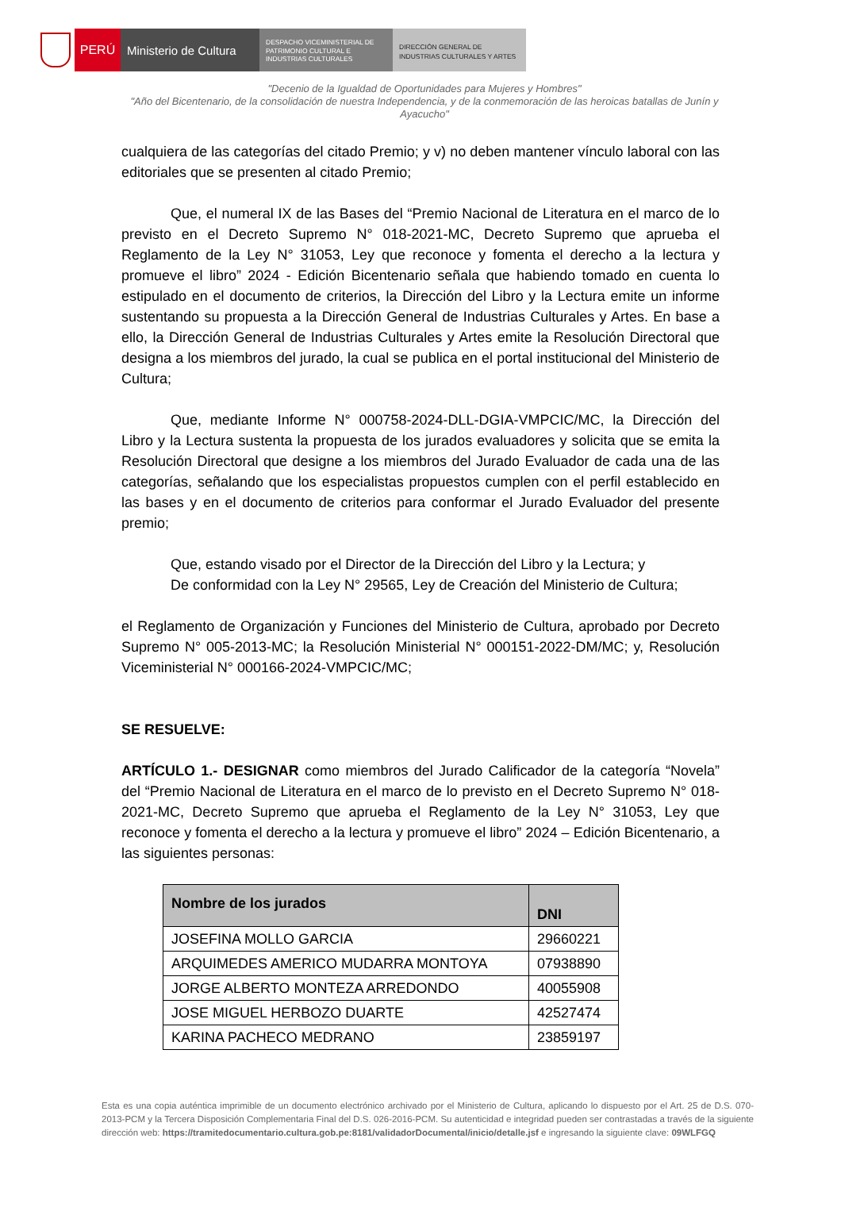PERÚ Ministerio de Cultura
DESPACHO VICEMINISTERIAL DE
PATRIMONIO CULTURAL E
INDUSTRIAS CULTURALES
DIRECCIÓN GENERAL DE
INDUSTRIAS CULTURALES Y ARTES
"Decenio de la Igualdad de Oportunidades para Mujeres y Hombres"
"Año del Bicentenario, de la consolidación de nuestra Independencia, y de la conmemoración de las heroicas batallas de Junín y Ayacucho"
cualquiera de las categorías del citado Premio; y v) no deben mantener vínculo laboral con las editoriales que se presenten al citado Premio;
Que, el numeral IX de las Bases del “Premio Nacional de Literatura en el marco de lo previsto en el Decreto Supremo N° 018-2021-MC, Decreto Supremo que aprueba el Reglamento de la Ley N° 31053, Ley que reconoce y fomenta el derecho a la lectura y promueve el libro” 2024 - Edición Bicentenario señala que habiendo tomado en cuenta lo estipulado en el documento de criterios, la Dirección del Libro y la Lectura emite un informe sustentando su propuesta a la Dirección General de Industrias Culturales y Artes. En base a ello, la Dirección General de Industrias Culturales y Artes emite la Resolución Directoral que designa a los miembros del jurado, la cual se publica en el portal institucional del Ministerio de Cultura;
Que, mediante Informe N° 000758-2024-DLL-DGIA-VMPCIC/MC, la Dirección del Libro y la Lectura sustenta la propuesta de los jurados evaluadores y solicita que se emita la Resolución Directoral que designe a los miembros del Jurado Evaluador de cada una de las categorías, señalando que los especialistas propuestos cumplen con el perfil establecido en las bases y en el documento de criterios para conformar el Jurado Evaluador del presente premio;
Que, estando visado por el Director de la Dirección del Libro y la Lectura; y
De conformidad con la Ley N° 29565, Ley de Creación del Ministerio de Cultura;
el Reglamento de Organización y Funciones del Ministerio de Cultura, aprobado por Decreto Supremo N° 005-2013-MC; la Resolución Ministerial N° 000151-2022-DM/MC; y, Resolución Viceministerial N° 000166-2024-VMPCIC/MC;
SE RESUELVE:
ARTÍCULO 1.- DESIGNAR como miembros del Jurado Calificador de la categoría “Novela” del “Premio Nacional de Literatura en el marco de lo previsto en el Decreto Supremo N° 018-2021-MC, Decreto Supremo que aprueba el Reglamento de la Ley N° 31053, Ley que reconoce y fomenta el derecho a la lectura y promueve el libro” 2024 – Edición Bicentenario, a las siguientes personas:
| Nombre de los jurados | DNI |
| --- | --- |
| JOSEFINA MOLLO GARCIA | 29660221 |
| ARQUIMEDES AMERICO MUDARRA MONTOYA | 07938890 |
| JORGE ALBERTO MONTEZA ARREDONDO | 40055908 |
| JOSE MIGUEL HERBOZO DUARTE | 42527474 |
| KARINA PACHECO MEDRANO | 23859197 |
Esta es una copia auténtica imprimible de un documento electrónico archivado por el Ministerio de Cultura, aplicando lo dispuesto por el Art. 25 de D.S. 070-2013-PCM y la Tercera Disposición Complementaria Final del D.S. 026-2016-PCM. Su autenticidad e integridad pueden ser contrastadas a través de la siguiente dirección web: https://tramitedocumentario.cultura.gob.pe:8181/validadorDocumental/inicio/detalle.jsf e ingresando la siguiente clave: 09WLFGQ